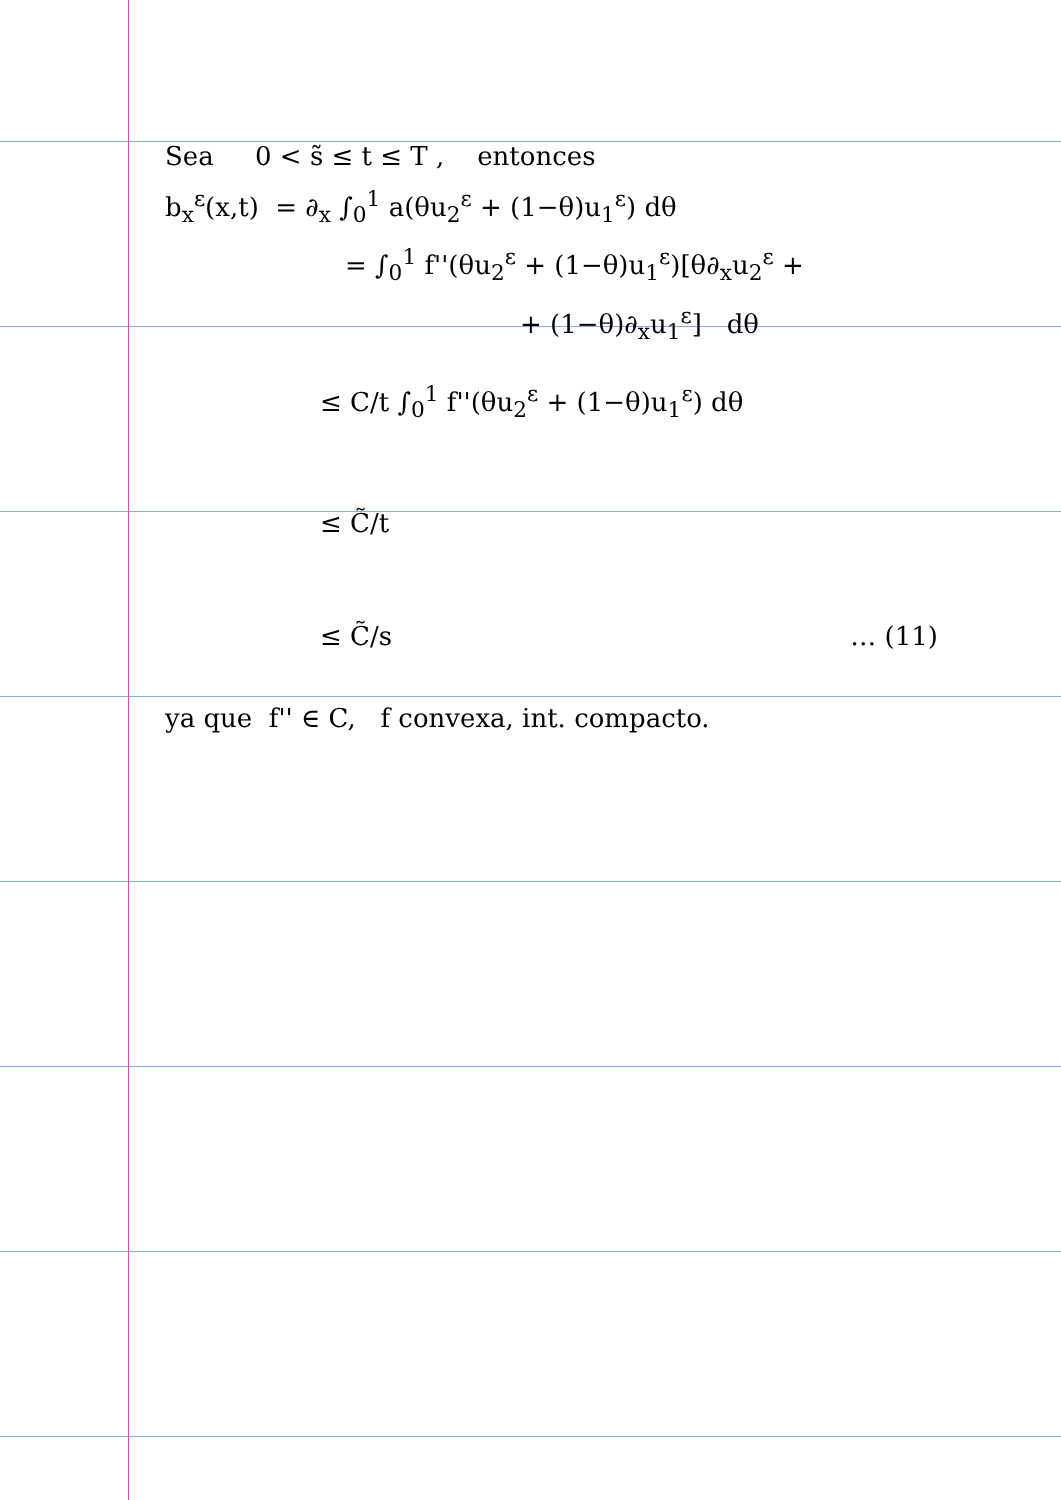Sea 0 < s̃ ≤ t ≤ T , entonces
b<sub>x</sub><sup>ε</sup>(x,t) = ∂<sub>x</sub> ∫<sub>0</sub><sup>1</sup> a(θu<sub>2</sub><sup>ε</sup> + (1−θ)u<sub>1</sub><sup>ε</sup>) dθ
= ∫<sub>0</sub><sup>1</sup> f''(θu<sub>2</sub><sup>ε</sup> + (1−θ)u<sub>1</sub><sup>ε</sup>)[θ∂<sub>x</sub>u<sub>2</sub><sup>ε</sup> +
+ (1−θ)∂<sub>x</sub>u<sub>1</sub><sup>ε</sup>] dθ
≤ C/t ∫<sub>0</sub><sup>1</sup> f''(θu<sub>2</sub><sup>ε</sup> + (1−θ)u<sub>1</sub><sup>ε</sup>) dθ
≤ C̃/t
≤ C̃/s … (11)
ya que f'' ∈ C, f convexa, int. compacto.